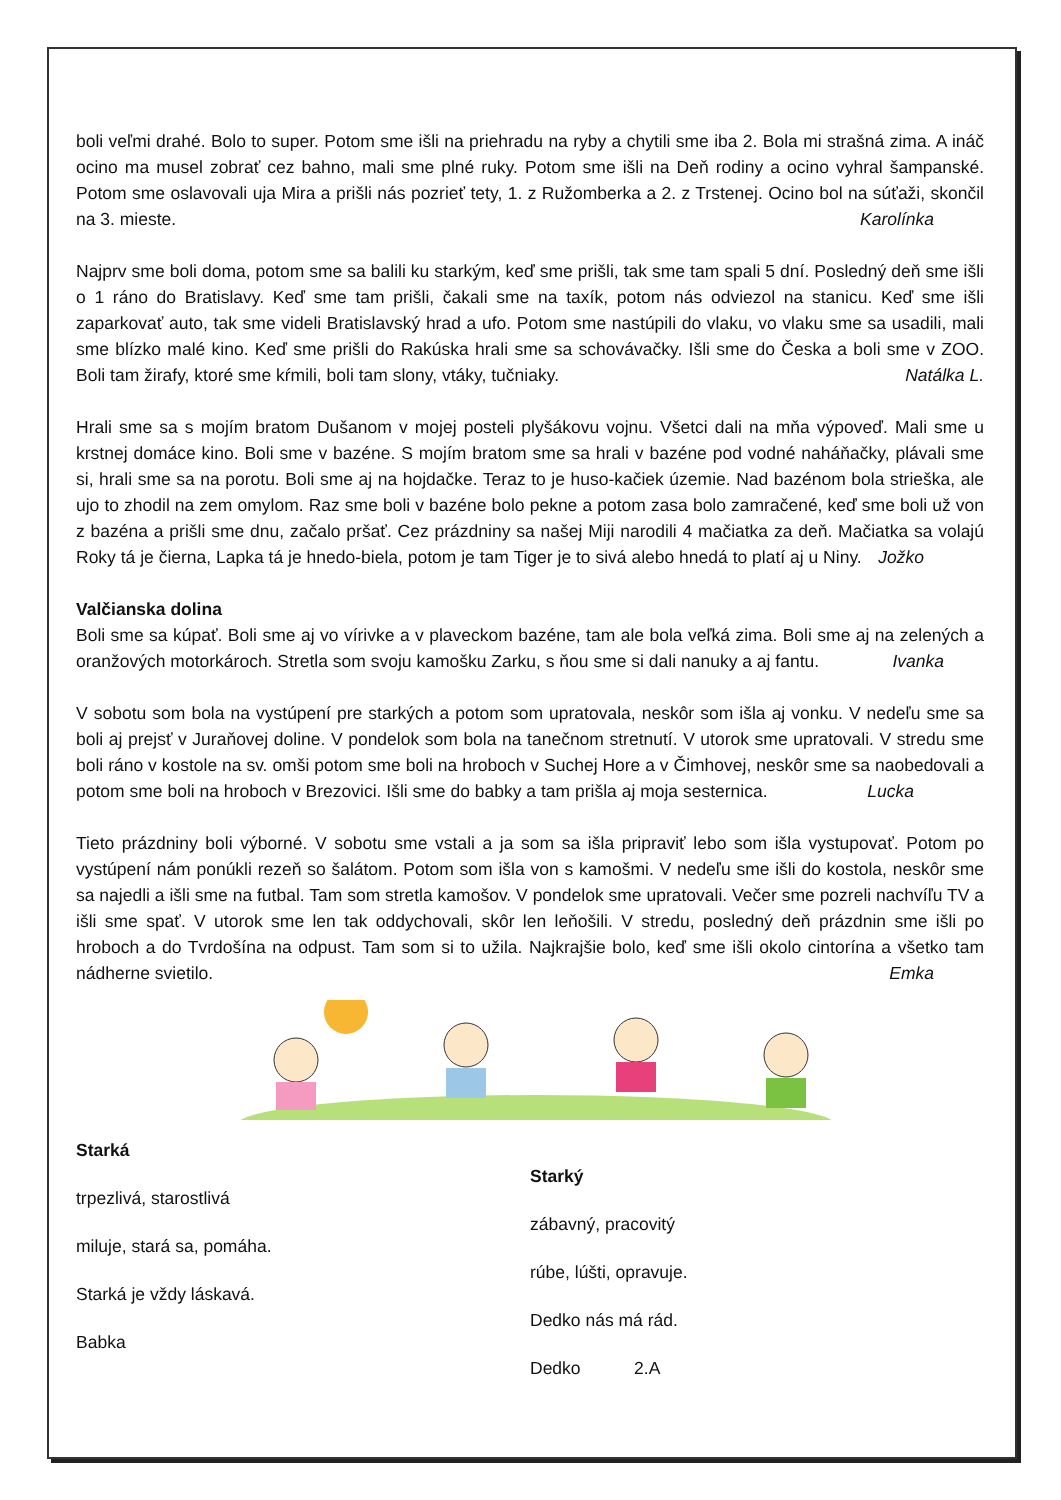boli veľmi drahé. Bolo to super. Potom sme išli na priehradu na ryby a chytili sme iba 2. Bola mi strašná zima. A ináč ocino ma musel zobrať cez bahno, mali sme plné ruky. Potom sme išli na Deň rodiny a ocino vyhral šampanské. Potom sme oslavovali uja Mira a prišli nás pozrieť tety, 1. z Ružomberka a 2. z Trstenej. Ocino bol na súťaži, skončil na 3. mieste. Karolínka
Najprv sme boli doma, potom sme sa balili ku starkým, keď sme prišli, tak sme tam spali 5 dní. Posledný deň sme išli o 1 ráno do Bratislavy. Keď sme tam prišli, čakali sme na taxík, potom nás odviezol na stanicu. Keď sme išli zaparkovať auto, tak sme videli Bratislavský hrad a ufo. Potom sme nastúpili do vlaku, vo vlaku sme sa usadili, mali sme blízko malé kino. Keď sme prišli do Rakúska hrali sme sa schovávačky. Išli sme do Česka a boli sme v ZOO. Boli tam žirafy, ktoré sme kŕmili, boli tam slony, vtáky, tučniaky. Natálka L.
Hrali sme sa s mojím bratom Dušanom v mojej posteli plyšákovu vojnu. Všetci dali na mňa výpoveď. Mali sme u krstnej domáce kino. Boli sme v bazéne. S mojím bratom sme sa hrali v bazéne pod vodné naháňačky, plávali sme si, hrali sme sa na porotu. Boli sme aj na hojdačke. Teraz to je huso-kačiek územie. Nad bazénom bola strieška, ale ujo to zhodil na zem omylom. Raz sme boli v bazéne bolo pekne a potom zasa bolo zamračené, keď sme boli už von z bazéna a prišli sme dnu, začalo pršať. Cez prázdniny sa našej Miji narodili 4 mačiatka za deň. Mačiatka sa volajú Roky tá je čierna, Lapka tá je hnedo-biela, potom je tam Tiger je to sivá alebo hnedá to platí aj u Niny. Jožko
Valčianska dolina
Boli sme sa kúpať. Boli sme aj vo vírivke a v plaveckom bazéne, tam ale bola veľká zima. Boli sme aj na zelených a oranžových motorkároch. Stretla som svoju kamošku Zarku, s ňou sme si dali nanuky a aj fantu. Ivanka
V sobotu som bola na vystúpení pre starkých a potom som upratovala, neskôr som išla aj vonku. V nedeľu sme sa boli aj prejsť v Juraňovej doline. V pondelok som bola na tanečnom stretnutí. V utorok sme upratovali. V stredu sme boli ráno v kostole na sv. omši potom sme boli na hroboch v Suchej Hore a v Čimhovej, neskôr sme sa naobedovali a potom sme boli na hroboch v Brezovici. Išli sme do babky a tam prišla aj moja sesternica. Lucka
Tieto prázdniny boli výborné. V sobotu sme vstali a ja som sa išla pripraviť lebo som išla vystupovať. Potom po vystúpení nám ponúkli rezeň so šalátom. Potom som išla von s kamošmi. V nedeľu sme išli do kostola, neskôr sme sa najedli a išli sme na futbal. Tam som stretla kamošov. V pondelok sme upratovali. Večer sme pozreli nachvíľu TV a išli sme spať. V utorok sme len tak oddychovali, skôr len leňošili. V stredu, posledný deň prázdnin sme išli po hroboch a do Tvrdošína na odpust. Tam som si to užila. Najkrajšie bolo, keď sme išli okolo cintorína a všetko tam nádherne svietilo. Emka
Starká
trpezlivá, starostlivá
miluje, stará sa, pomáha.
Starká je vždy láskavá.
Babka
Starký
zábavný, pracovitý
rúbe, lúšti, opravuje.
Dedko nás má rád.
Dedko 2.A